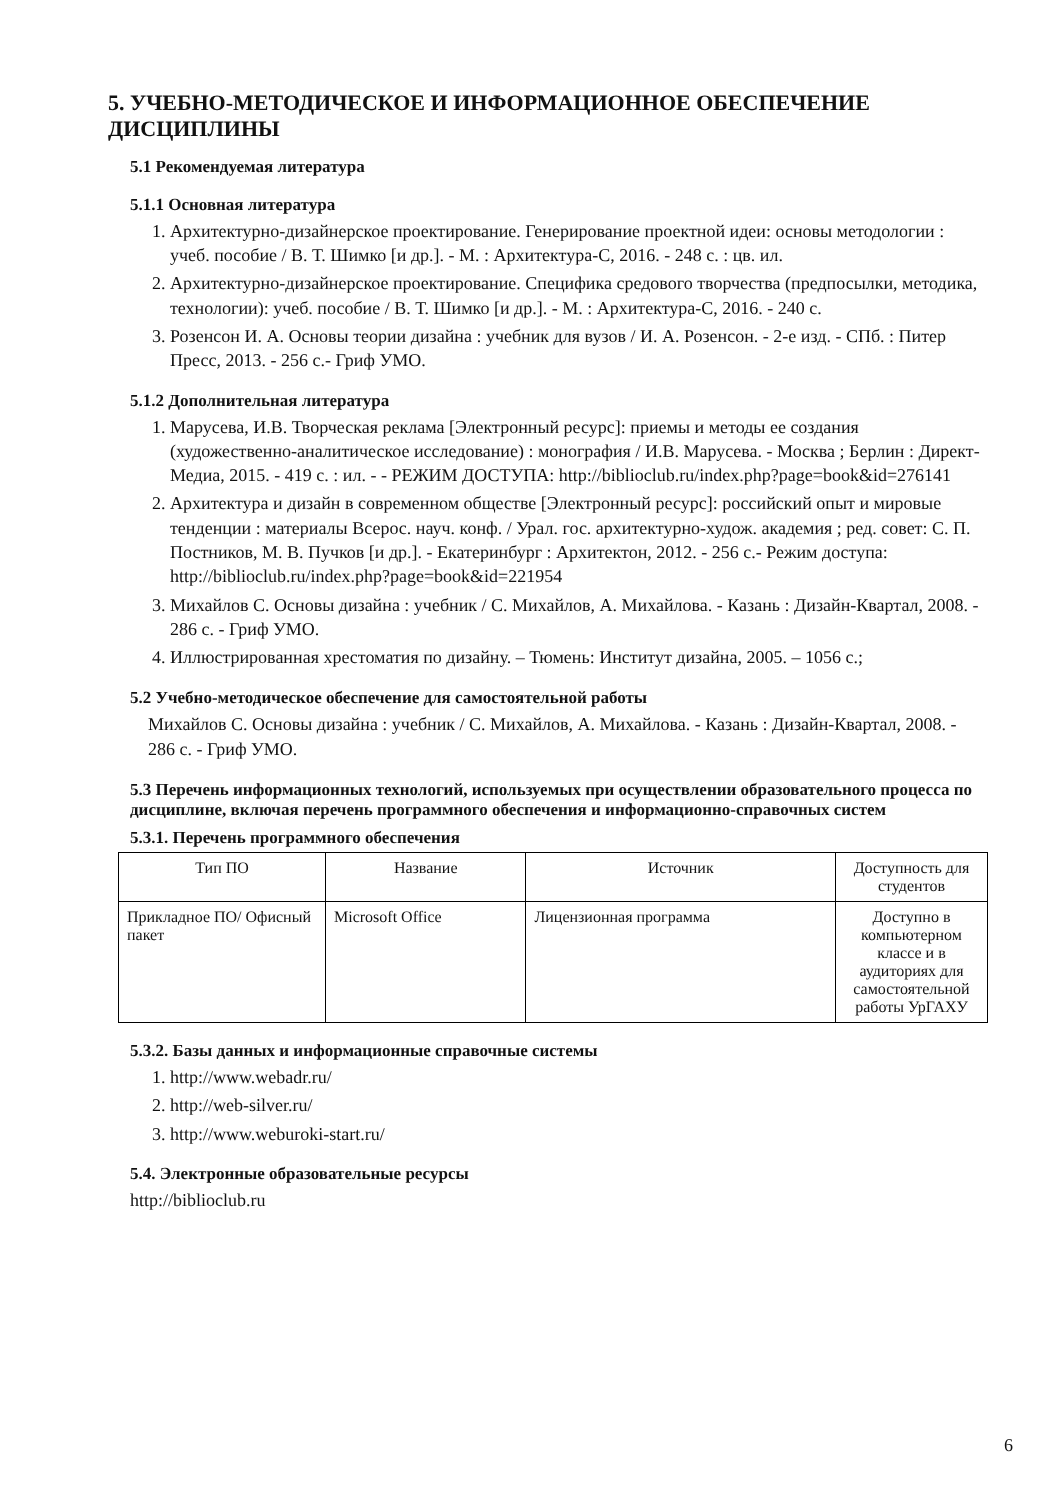5. УЧЕБНО-МЕТОДИЧЕСКОЕ И ИНФОРМАЦИОННОЕ ОБЕСПЕЧЕНИЕ ДИСЦИПЛИНЫ
5.1 Рекомендуемая литература
5.1.1 Основная литература
1. Архитектурно-дизайнерское проектирование. Генерирование проектной идеи: основы методологии : учеб. пособие / В. Т. Шимко [и др.]. - М. : Архитектура-С, 2016. - 248 с. : цв. ил.
2. Архитектурно-дизайнерское проектирование. Специфика средового творчества (предпосылки, методика, технологии): учеб. пособие / В. Т. Шимко [и др.]. - М. : Архитектура-С, 2016. - 240 с.
3. Розенсон И. А. Основы теории дизайна : учебник для вузов / И. А. Розенсон. - 2-е изд. - СПб. : Питер Пресс, 2013. - 256 с.- Гриф УМО.
5.1.2 Дополнительная литература
1. Марусева, И.В. Творческая реклама [Электронный ресурс]: приемы и методы ее создания (художественно-аналитическое исследование) : монография / И.В. Марусева. - Москва ; Берлин : Директ-Медиа, 2015. - 419 с. : ил. - - РЕЖИМ ДОСТУПА: http://biblioclub.ru/index.php?page=book&id=276141
2. Архитектура и дизайн в современном обществе [Электронный ресурс]: российский опыт и мировые тенденции : материалы Всерос. науч. конф. / Урал. гос. архитектурно-худож. академия ; ред. совет: С. П. Постников, М. В. Пучков [и др.]. - Екатеринбург : Архитектон, 2012. - 256 с.- Режим доступа: http://biblioclub.ru/index.php?page=book&id=221954
3. Михайлов С. Основы дизайна : учебник / С. Михайлов, А. Михайлова. - Казань : Дизайн-Квартал, 2008. - 286 с. - Гриф УМО.
4. Иллюстрированная хрестоматия по дизайну. – Тюмень: Институт дизайна, 2005. – 1056 с.;
5.2 Учебно-методическое обеспечение для самостоятельной работы
Михайлов С. Основы дизайна : учебник / С. Михайлов, А. Михайлова. - Казань : Дизайн-Квартал, 2008. - 286 с. - Гриф УМО.
5.3 Перечень информационных технологий, используемых при осуществлении образовательного процесса по дисциплине, включая перечень программного обеспечения и информационно-справочных систем
5.3.1. Перечень программного обеспечения
| Тип ПО | Название | Источник | Доступность для студентов |
| --- | --- | --- | --- |
| Прикладное ПО/ Офисный пакет | Microsoft Office | Лицензионная программа | Доступно в компьютерном классе и в аудиториях для самостоятельной работы УрГАХУ |
5.3.2. Базы данных и информационные справочные системы
1. http://www.webadr.ru/
2. http://web-silver.ru/
3. http://www.weburoki-start.ru/
5.4. Электронные образовательные ресурсы
http://biblioclub.ru
6